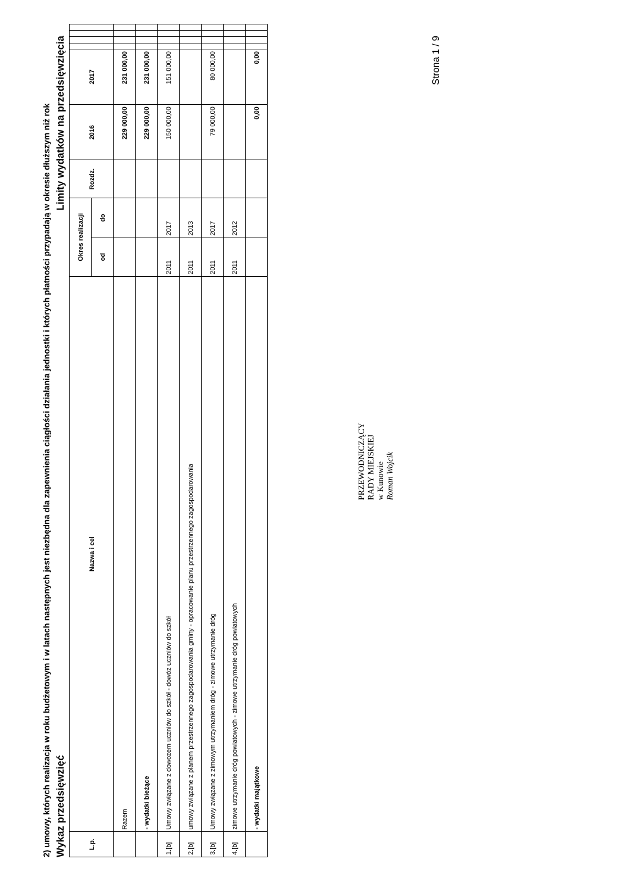2) umowy, których realizacja w roku budżetowym i w latach następnych jest niezbędna dla zapewnienia ciągłości działania jednostki i których płatności przypadają w okresie dłuższym niż rok
Wykaz przedsięwzięć Limity wydatków na przedsięwzięcia
| L.p. | Nazwa i cel | Okres realizacji | | Rozdz. | 2016 | 2017 | | | | |
| --- | --- | --- | --- | --- | --- | --- | --- | --- | --- | --- |
| | | od | do | | | | | | | |
| | Razem | | | | 229 000,00 | 231 000,00 | | | | |
| | - wydatki bieżące | | | | 229 000,00 | 231 000,00 | | | | |
| 1.[b] | Umowy związane z dowozem uczniów do szkół - dowóz uczniów do szkół | 2011 | 2017 | | 150 000,00 | 151 000,00 | | | | |
| 2.[b] | umowy związane z planem przestrzennego zagospodarowania gminy - opracowanie planu przestrzennego zagospodarowania | 2011 | 2013 | | | | | | | |
| 3.[b] | Umowy związane z zimowym utrzymaniem dróg - zimowe utrzymanie dróg | 2011 | 2017 | | 79 000,00 | 80 000,00 | | | | |
| 4.[b] | zimowe utrzymanie dróg powiatowych - zimowe utrzymanie dróg powiatowych | 2011 | 2012 | | | | | | | |
| | - wydatki majątkowe | | | | 0,00 | 0,00 | | | | |
PRZEWODNICZĄCY
RADY MIEJSKIEJ
w Kunowie
Roman Wojcik
Strona 1 / 9